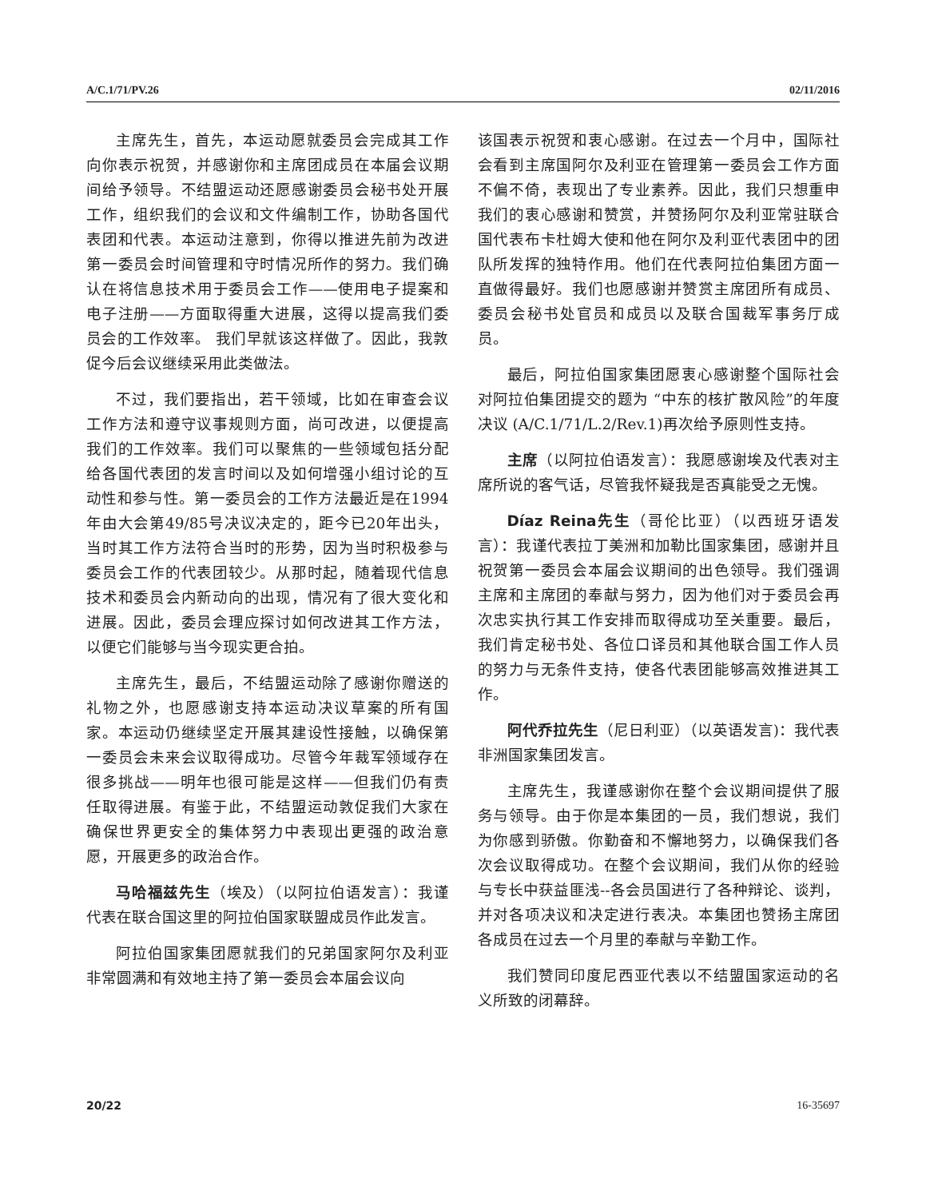A/C.1/71/PV.26 02/11/2016
主席先生，首先，本运动愿就委员会完成其工作向你表示祝贺，并感谢你和主席团成员在本届会议期间给予领导。不结盟运动还愿感谢委员会秘书处开展工作，组织我们的会议和文件编制工作，协助各国代表团和代表。本运动注意到，你得以推进先前为改进第一委员会时间管理和守时情况所作的努力。我们确认在将信息技术用于委员会工作——使用电子提案和电子注册——方面取得重大进展，这得以提高我们委员会的工作效率。 我们早就该这样做了。因此，我敦促今后会议继续采用此类做法。
不过，我们要指出，若干领域，比如在审查会议工作方法和遵守议事规则方面，尚可改进，以便提高我们的工作效率。我们可以聚焦的一些领域包括分配给各国代表团的发言时间以及如何增强小组讨论的互动性和参与性。第一委员会的工作方法最近是在1994年由大会第49/85号决议决定的，距今已20年出头，当时其工作方法符合当时的形势，因为当时积极参与委员会工作的代表团较少。从那时起，随着现代信息技术和委员会内新动向的出现，情况有了很大变化和进展。因此，委员会理应探讨如何改进其工作方法，以便它们能够与当今现实更合拍。
主席先生，最后，不结盟运动除了感谢你赠送的礼物之外，也愿感谢支持本运动决议草案的所有国家。本运动仍继续坚定开展其建设性接触，以确保第一委员会未来会议取得成功。尽管今年裁军领域存在很多挑战——明年也很可能是这样——但我们仍有责任取得进展。有鉴于此，不结盟运动敦促我们大家在确保世界更安全的集体努力中表现出更强的政治意愿，开展更多的政治合作。
马哈福兹先生（埃及）（以阿拉伯语发言）：我谨代表在联合国这里的阿拉伯国家联盟成员作此发言。
阿拉伯国家集团愿就我们的兄弟国家阿尔及利亚非常圆满和有效地主持了第一委员会本届会议向
该国表示祝贺和衷心感谢。在过去一个月中，国际社会看到主席国阿尔及利亚在管理第一委员会工作方面不偏不倚，表现出了专业素养。因此，我们只想重申我们的衷心感谢和赞赏，并赞扬阿尔及利亚常驻联合国代表布卡杜姆大使和他在阿尔及利亚代表团中的团队所发挥的独特作用。他们在代表阿拉伯集团方面一直做得最好。我们也愿感谢并赞赏主席团所有成员、委员会秘书处官员和成员以及联合国裁军事务厅成员。
最后，阿拉伯国家集团愿衷心感谢整个国际社会对阿拉伯集团提交的题为 “中东的核扩散风险”的年度决议 (A/C.1/71/L.2/Rev.1)再次给予原则性支持。
主席（以阿拉伯语发言）：我愿感谢埃及代表对主席所说的客气话，尽管我怀疑我是否真能受之无愧。
Díaz Reina先生（哥伦比亚）（以西班牙语发言）：我谨代表拉丁美洲和加勒比国家集团，感谢并且祝贺第一委员会本届会议期间的出色领导。我们强调主席和主席团的奉献与努力，因为他们对于委员会再次忠实执行其工作安排而取得成功至关重要。最后，我们肯定秘书处、各位口译员和其他联合国工作人员的努力与无条件支持，使各代表团能够高效推进其工作。
阿代乔拉先生（尼日利亚）（以英语发言)：我代表非洲国家集团发言。
主席先生，我谨感谢你在整个会议期间提供了服务与领导。由于你是本集团的一员，我们想说，我们为你感到骄傲。你勤奋和不懈地努力，以确保我们各次会议取得成功。在整个会议期间，我们从你的经验与专长中获益匪浅--各会员国进行了各种辩论、谈判，并对各项决议和决定进行表决。本集团也赞扬主席团各成员在过去一个月里的奉献与辛勤工作。
我们赞同印度尼西亚代表以不结盟国家运动的名义所致的闭幕辞。
20/22 16-35697